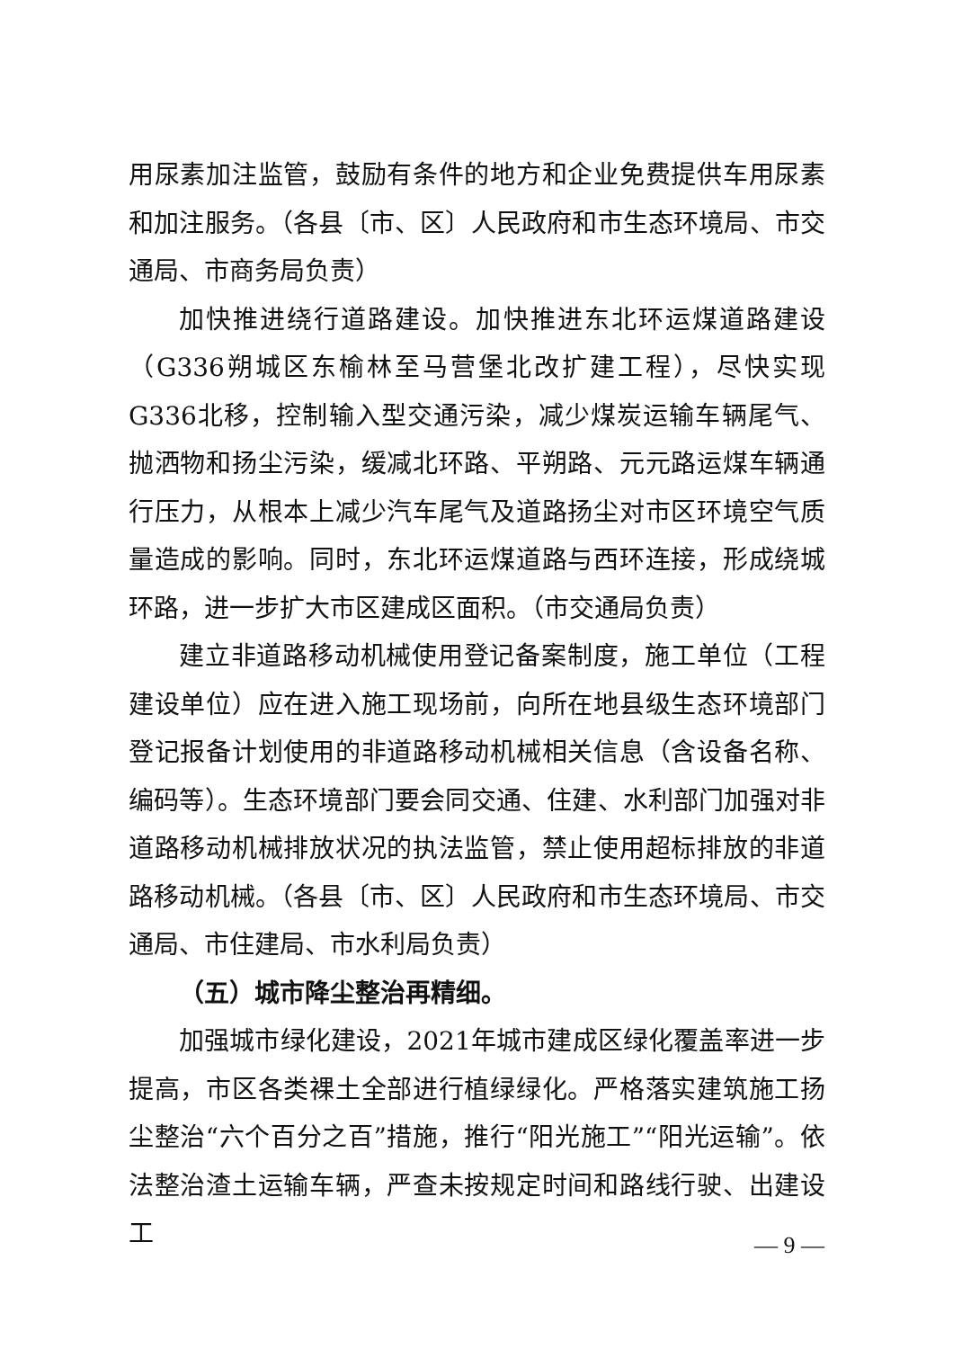用尿素加注监管，鼓励有条件的地方和企业免费提供车用尿素和加注服务。（各县〔市、区〕人民政府和市生态环境局、市交通局、市商务局负责）
加快推进绕行道路建设。加快推进东北环运煤道路建设（G336朔城区东榆林至马营堡北改扩建工程），尽快实现G336北移，控制输入型交通污染，减少煤炭运输车辆尾气、抛洒物和扬尘污染，缓减北环路、平朔路、元元路运煤车辆通行压力，从根本上减少汽车尾气及道路扬尘对市区环境空气质量造成的影响。同时，东北环运煤道路与西环连接，形成绕城环路，进一步扩大市区建成区面积。（市交通局负责）
建立非道路移动机械使用登记备案制度，施工单位（工程建设单位）应在进入施工现场前，向所在地县级生态环境部门登记报备计划使用的非道路移动机械相关信息（含设备名称、编码等）。生态环境部门要会同交通、住建、水利部门加强对非道路移动机械排放状况的执法监管，禁止使用超标排放的非道路移动机械。（各县〔市、区〕人民政府和市生态环境局、市交通局、市住建局、市水利局负责）
（五）城市降尘整治再精细。
加强城市绿化建设，2021年城市建成区绿化覆盖率进一步提高，市区各类裸土全部进行植绿绿化。严格落实建筑施工扬尘整治“六个百分之百”措施，推行“阳光施工”“阳光运输”。依法整治渣土运输车辆，严查未按规定时间和路线行驶、出建设工
— 9 —